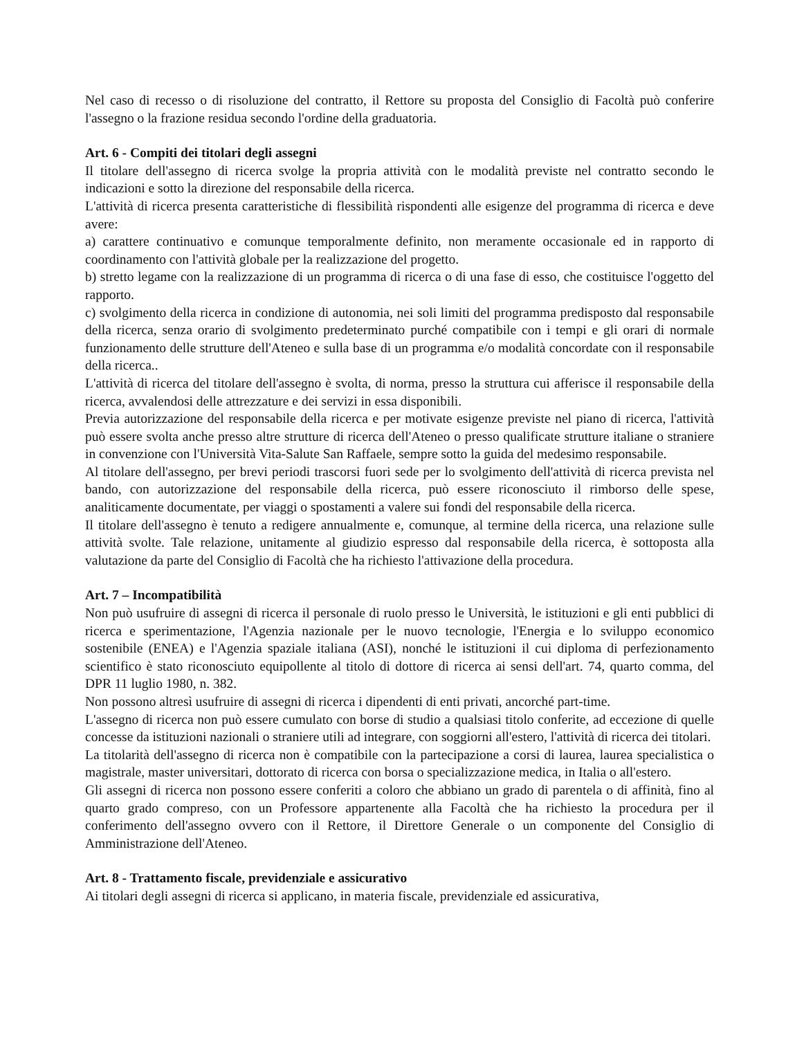Nel caso di recesso o di risoluzione del contratto, il Rettore su proposta del Consiglio di Facoltà può conferire l'assegno o la frazione residua secondo l'ordine della graduatoria.
Art. 6 - Compiti dei titolari degli assegni
Il titolare dell'assegno di ricerca svolge la propria attività con le modalità previste nel contratto secondo le indicazioni e sotto la direzione del responsabile della ricerca.
L'attività di ricerca presenta caratteristiche di flessibilità rispondenti alle esigenze del programma di ricerca e deve avere:
a) carattere continuativo e comunque temporalmente definito, non meramente occasionale ed in rapporto di coordinamento con l'attività globale per la realizzazione del progetto.
b) stretto legame con la realizzazione di un programma di ricerca o di una fase di esso, che costituisce l'oggetto del rapporto.
c) svolgimento della ricerca in condizione di autonomia, nei soli limiti del programma predisposto dal responsabile della ricerca, senza orario di svolgimento predeterminato purché compatibile con i tempi e gli orari di normale funzionamento delle strutture dell'Ateneo e sulla base di un programma e/o modalità concordate con il responsabile della ricerca..
L'attività di ricerca del titolare dell'assegno è svolta, di norma, presso la struttura cui afferisce il responsabile della ricerca, avvalendosi delle attrezzature e dei servizi in essa disponibili.
Previa autorizzazione del responsabile della ricerca e per motivate esigenze previste nel piano di ricerca, l'attività può essere svolta anche presso altre strutture di ricerca dell'Ateneo o presso qualificate strutture italiane o straniere in convenzione con l'Università Vita-Salute San Raffaele, sempre sotto la guida del medesimo responsabile.
Al titolare dell'assegno, per brevi periodi trascorsi fuori sede per lo svolgimento dell'attività di ricerca prevista nel bando, con autorizzazione del responsabile della ricerca, può essere riconosciuto il rimborso delle spese, analiticamente documentate, per viaggi o spostamenti a valere sui fondi del responsabile della ricerca.
Il titolare dell'assegno è tenuto a redigere annualmente e, comunque, al termine della ricerca, una relazione sulle attività svolte. Tale relazione, unitamente al giudizio espresso dal responsabile della ricerca, è sottoposta alla valutazione da parte del Consiglio di Facoltà che ha richiesto l'attivazione della procedura.
Art. 7 – Incompatibilità
Non può usufruire di assegni di ricerca il personale di ruolo presso le Università, le istituzioni e gli enti pubblici di ricerca e sperimentazione, l'Agenzia nazionale per le nuovo tecnologie, l'Energia e lo sviluppo economico sostenibile (ENEA) e l'Agenzia spaziale italiana (ASI), nonché le istituzioni il cui diploma di perfezionamento scientifico è stato riconosciuto equipollente al titolo di dottore di ricerca ai sensi dell'art. 74, quarto comma, del DPR 11 luglio 1980, n. 382.
Non possono altresì usufruire di assegni di ricerca i dipendenti di enti privati, ancorché part-time.
L'assegno di ricerca non può essere cumulato con borse di studio a qualsiasi titolo conferite, ad eccezione di quelle concesse da istituzioni nazionali o straniere utili ad integrare, con soggiorni all'estero, l'attività di ricerca dei titolari.
La titolarità dell'assegno di ricerca non è compatibile con la partecipazione a corsi di laurea, laurea specialistica o magistrale, master universitari, dottorato di ricerca con borsa o specializzazione medica, in Italia o all'estero.
Gli assegni di ricerca non possono essere conferiti a coloro che abbiano un grado di parentela o di affinità, fino al quarto grado compreso, con un Professore appartenente alla Facoltà che ha richiesto la procedura per il conferimento dell'assegno ovvero con il Rettore, il Direttore Generale o un componente del Consiglio di Amministrazione dell'Ateneo.
Art. 8 - Trattamento fiscale, previdenziale e assicurativo
Ai titolari degli assegni di ricerca si applicano, in materia fiscale, previdenziale ed assicurativa,